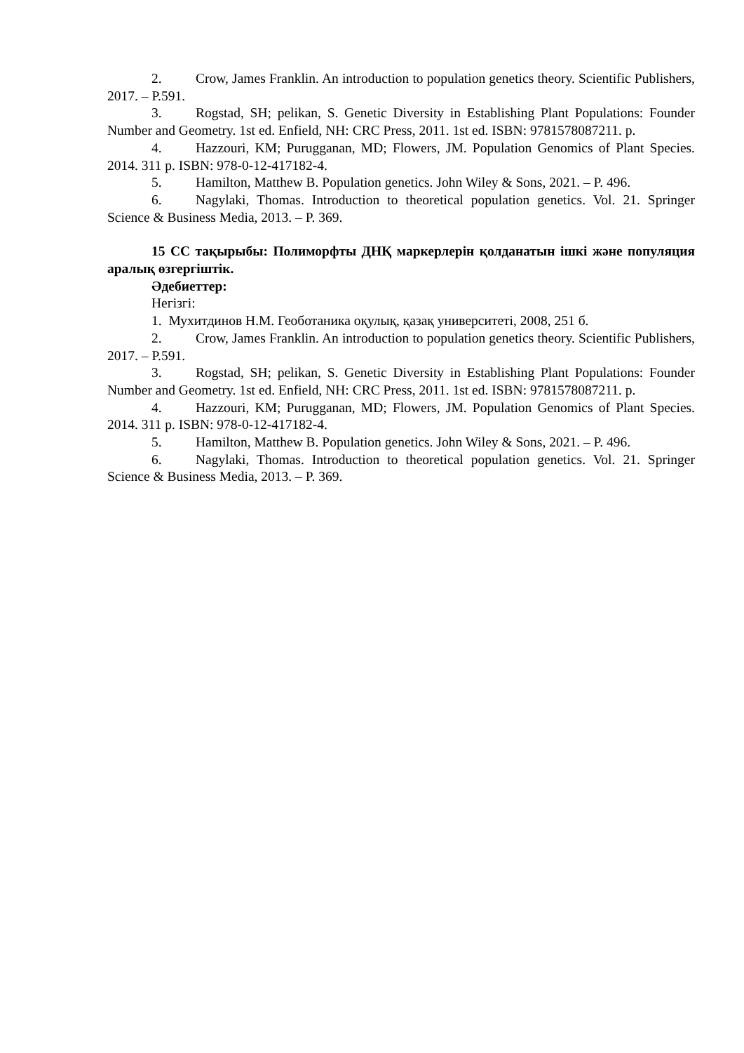2. Crow, James Franklin. An introduction to population genetics theory. Scientific Publishers, 2017. – P.591.
3. Rogstad, SH; pelikan, S. Genetic Diversity in Establishing Plant Populations: Founder Number and Geometry. 1st ed. Enfield, NH: CRC Press, 2011. 1st ed. ISBN: 9781578087211. p.
4. Hazzouri, KM; Purugganan, MD; Flowers, JM. Population Genomics of Plant Species. 2014. 311 p. ISBN: 978-0-12-417182-4.
5. Hamilton, Matthew B. Population genetics. John Wiley & Sons, 2021. – P. 496.
6. Nagylaki, Thomas. Introduction to theoretical population genetics. Vol. 21. Springer Science & Business Media, 2013. – P. 369.
15 СС тақырыбы: Полиморфты ДНҚ маркерлерін қолданатын ішкі және популяция аралық өзгергіштік.
Әдебиеттер:
Негізгі:
1. Мухитдинов Н.М. Геоботаника оқулық, қазақ университеті, 2008, 251 б.
2. Crow, James Franklin. An introduction to population genetics theory. Scientific Publishers, 2017. – P.591.
3. Rogstad, SH; pelikan, S. Genetic Diversity in Establishing Plant Populations: Founder Number and Geometry. 1st ed. Enfield, NH: CRC Press, 2011. 1st ed. ISBN: 9781578087211. p.
4. Hazzouri, KM; Purugganan, MD; Flowers, JM. Population Genomics of Plant Species. 2014. 311 p. ISBN: 978-0-12-417182-4.
5. Hamilton, Matthew B. Population genetics. John Wiley & Sons, 2021. – P. 496.
6. Nagylaki, Thomas. Introduction to theoretical population genetics. Vol. 21. Springer Science & Business Media, 2013. – P. 369.